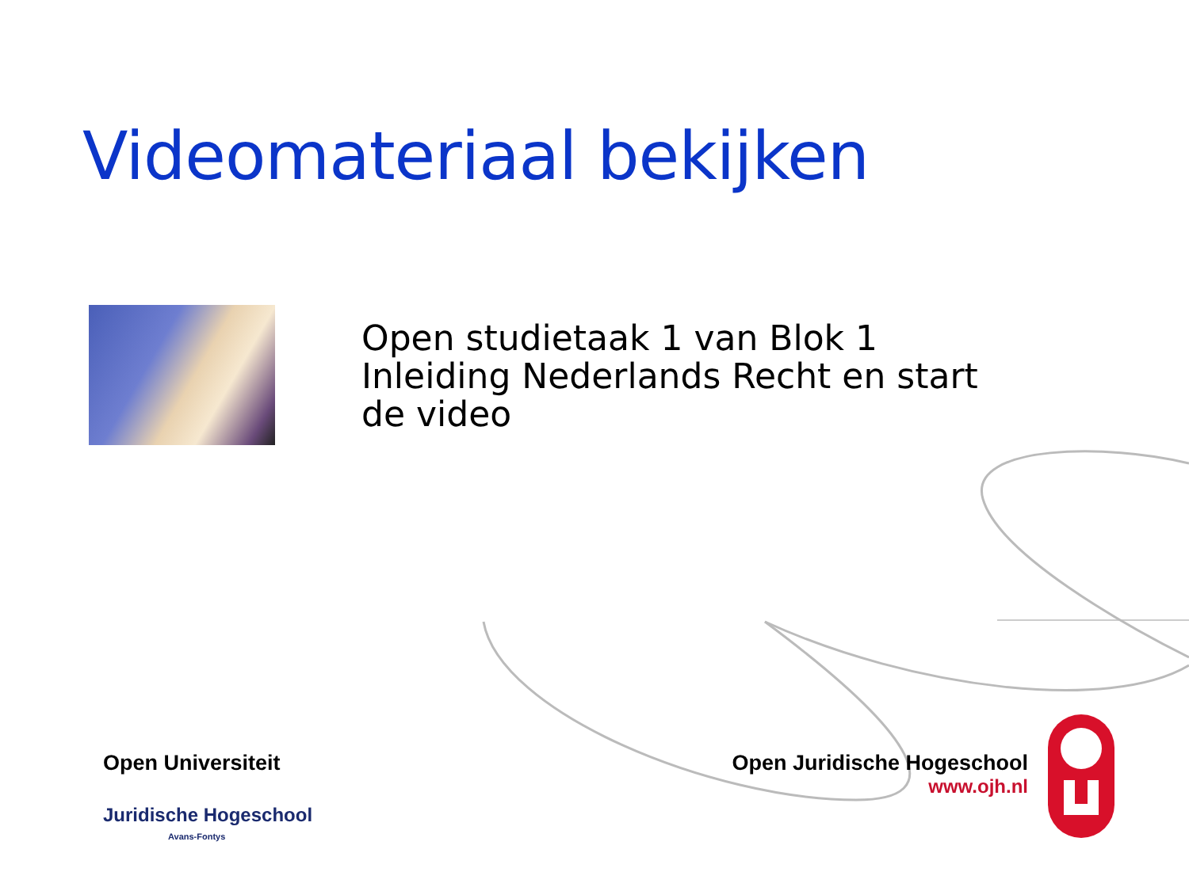Videomateriaal bekijken
Open studietaak 1 van Blok 1
Inleiding Nederlands Recht en start
de video
Open Universiteit
Juridische Hogeschool
Avans-Fontys
Open Juridische Hogeschool
www.ojh.nl